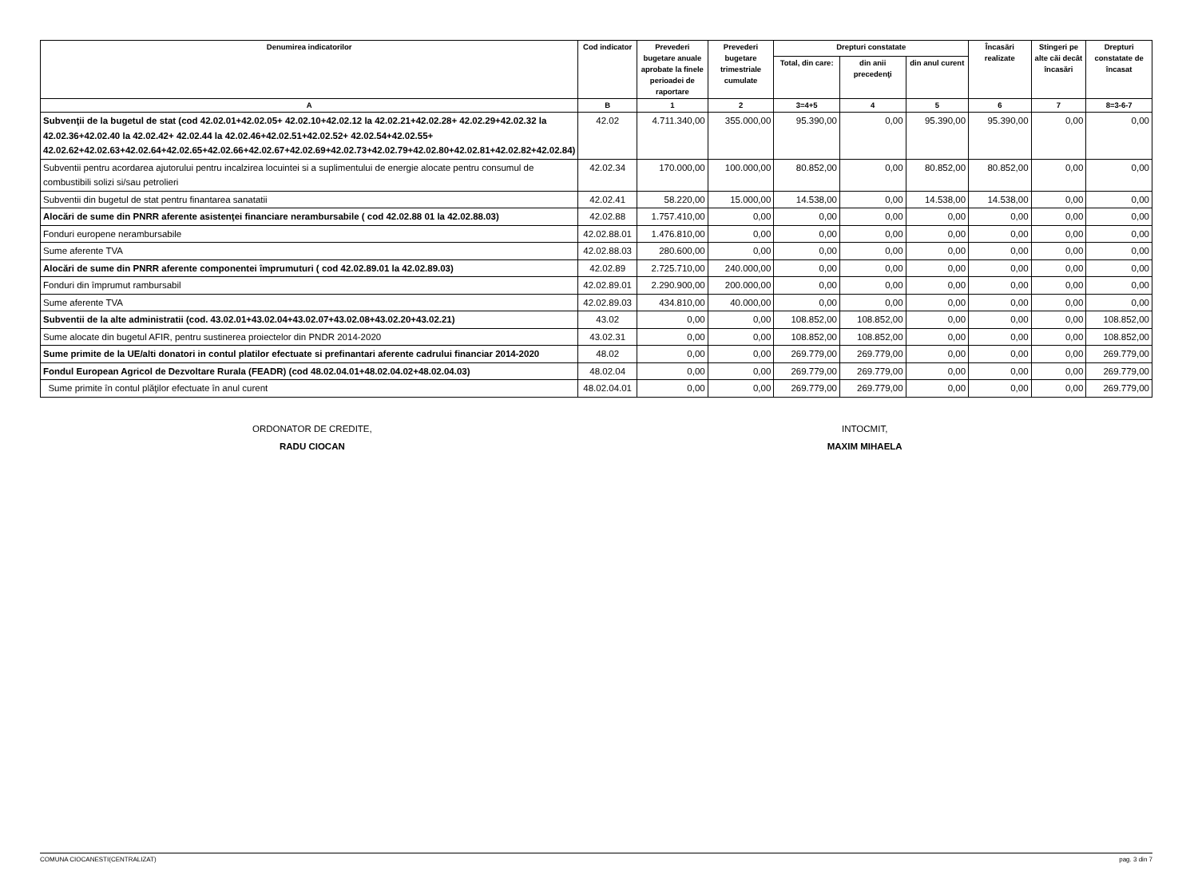| Denumirea indicatorilor | Cod indicator | Prevederi bugetare anuale aprobate la finele perioadei de raportare | Prevederi bugetare trimestriale cumulate | Drepturi constatate | | | Încasări realizate | Stingeri pe alte căi decât încasări | Drepturi constatate de încasat |
| --- | --- | --- | --- | --- | --- | --- | --- | --- | --- |
| | | | | Total, din care: | din anii precedenţi | din anul curent | | | |
| A | B | 1 | 2 | 3=4+5 | 4 | 5 | 6 | 7 | 8=3-6-7 |
| Subvenţii de la bugetul de stat (cod 42.02.01+42.02.05+ 42.02.10+42.02.12 la 42.02.21+42.02.28+ 42.02.29+42.02.32 la 42.02.36+42.02.40 la 42.02.42+ 42.02.44 la 42.02.46+42.02.51+42.02.52+ 42.02.54+42.02.55+ 42.02.62+42.02.63+42.02.64+42.02.65+42.02.66+42.02.67+42.02.69+42.02.73+42.02.79+42.02.80+42.02.81+42.02.82+42.02.84) | 42.02 | 4.711.340,00 | 355.000,00 | 95.390,00 | 0,00 | 95.390,00 | 95.390,00 | 0,00 | 0,00 |
| Subventii pentru acordarea ajutorului pentru incalzirea locuintei si a suplimentului de energie alocate pentru consumul de combustibili solizi si/sau petrolieri | 42.02.34 | 170.000,00 | 100.000,00 | 80.852,00 | 0,00 | 80.852,00 | 80.852,00 | 0,00 | 0,00 |
| Subventii din bugetul de stat pentru finantarea sanatatii | 42.02.41 | 58.220,00 | 15.000,00 | 14.538,00 | 0,00 | 14.538,00 | 14.538,00 | 0,00 | 0,00 |
| Alocări de sume din PNRR aferente asistenţei financiare nerambursabile ( cod 42.02.88 01 la 42.02.88.03) | 42.02.88 | 1.757.410,00 | 0,00 | 0,00 | 0,00 | 0,00 | 0,00 | 0,00 | 0,00 |
| Fonduri europene nerambursabile | 42.02.88.01 | 1.476.810,00 | 0,00 | 0,00 | 0,00 | 0,00 | 0,00 | 0,00 | 0,00 |
| Sume aferente TVA | 42.02.88.03 | 280.600,00 | 0,00 | 0,00 | 0,00 | 0,00 | 0,00 | 0,00 | 0,00 |
| Alocări de sume din PNRR aferente componentei împrumuturi ( cod 42.02.89.01 la 42.02.89.03) | 42.02.89 | 2.725.710,00 | 240.000,00 | 0,00 | 0,00 | 0,00 | 0,00 | 0,00 | 0,00 |
| Fonduri din împrumut rambursabil | 42.02.89.01 | 2.290.900,00 | 200.000,00 | 0,00 | 0,00 | 0,00 | 0,00 | 0,00 | 0,00 |
| Sume aferente TVA | 42.02.89.03 | 434.810,00 | 40.000,00 | 0,00 | 0,00 | 0,00 | 0,00 | 0,00 | 0,00 |
| Subventii de la alte administratii (cod. 43.02.01+43.02.04+43.02.07+43.02.08+43.02.20+43.02.21) | 43.02 | 0,00 | 0,00 | 108.852,00 | 108.852,00 | 0,00 | 0,00 | 0,00 | 108.852,00 |
| Sume alocate din bugetul AFIR, pentru sustinerea proiectelor din PNDR 2014-2020 | 43.02.31 | 0,00 | 0,00 | 108.852,00 | 108.852,00 | 0,00 | 0,00 | 0,00 | 108.852,00 |
| Sume primite de la UE/alti donatori in contul platilor efectuate si prefinantari aferente cadrului financiar 2014-2020 | 48.02 | 0,00 | 0,00 | 269.779,00 | 269.779,00 | 0,00 | 0,00 | 0,00 | 269.779,00 |
| Fondul European Agricol de Dezvoltare Rurala (FEADR) (cod 48.02.04.01+48.02.04.02+48.02.04.03) | 48.02.04 | 0,00 | 0,00 | 269.779,00 | 269.779,00 | 0,00 | 0,00 | 0,00 | 269.779,00 |
| Sume primite în contul plăţilor efectuate în anul curent | 48.02.04.01 | 0,00 | 0,00 | 269.779,00 | 269.779,00 | 0,00 | 0,00 | 0,00 | 269.779,00 |
ORDONATOR DE CREDITE,
RADU CIOCAN
INTOCMIT,
MAXIM MIHAELA
COMUNA CIOCANESTI(CENTRALIZAT) pag. 3 din 7